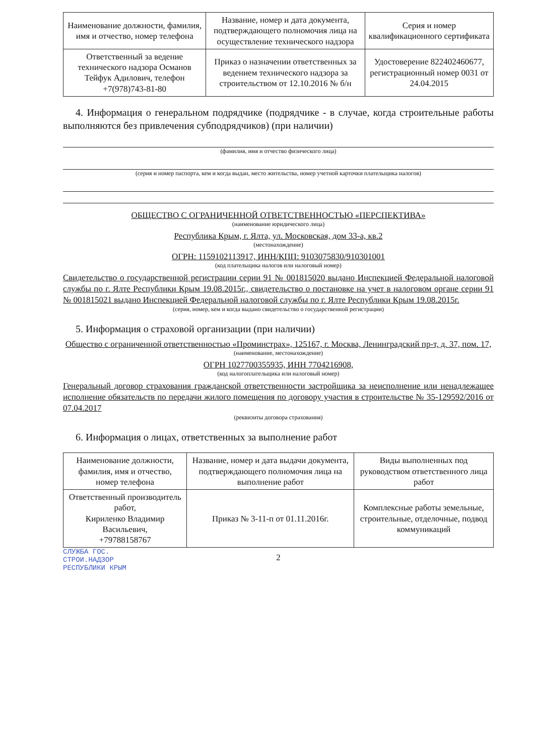| Наименование должности, фамилия, имя и отчество, номер телефона | Название, номер и дата документа, подтверждающего полномочия лица на осуществление технического надзора | Серия и номер квалификационного сертификата |
| Ответственный за ведение технического надзора Османов Тейфук Адилович, телефон +7(978)743-81-80 | Приказ о назначении ответственных за ведением технического надзора за строительством от 12.10.2016 № б/н | Удостоверение 822402460677, регистрационный номер 0031 от 24.04.2015 |
4. Информация о генеральном подрядчике (подрядчике - в случае, когда строительные работы выполняются без привлечения субподрядчиков) (при наличии)
(фамилия, имя и отчество физического лица)
(серия и номер паспорта, кем и когда выдан, место жительства, номер учетной карточки плательщика налогов)
ОБЩЕСТВО С ОГРАНИЧЕННОЙ ОТВЕТСТВЕННОСТЬЮ «ПЕРСПЕКТИВА»
(наименование юридического лица)
Республика Крым, г. Ялта, ул. Московская, дом 33-а, кв.2
(местонахождение)
ОГРН: 1159102113917, ИНН/КПП: 9103075830/910301001
(код плательщика налогов или налоговый номер)
Свидетельство о государственной регистрации серии 91 № 001815020 выдано Инспекцией Федеральной налоговой службы по г. Ялте Республики Крым 19.08.2015г., свидетельство о постановке на учет в налоговом органе серии 91 № 001815021 выдано Инспекцией Федеральной налоговой службы по г. Ялте Республики Крым 19.08.2015г.
(серия, номер, кем и когда выдано свидетельство о государственной регистрации)
5. Информация о страховой организации (при наличии)
Общество с ограниченной ответственностью «Проминстрах», 125167, г. Москва, Ленинградский пр-т, д. 37, пом. 17,
(наименование, местонахождение)
ОГРН 1027700355935, ИНН 7704216908,
(код налогоплательщика или налоговый номер)
Генеральный договор страхования гражданской ответственности застройщика за неисполнение или ненадлежащее исполнение обязательств по передачи жилого помещения по договору участия в строительстве № 35-129592/2016 от 07.04.2017
(реквизиты договора страхования)
6. Информация о лицах, ответственных за выполнение работ
| Наименование должности, фамилия, имя и отчество, номер телефона | Название, номер и дата выдачи документа, подтверждающего полномочия лица на выполнение работ | Виды выполненных под руководством ответственного лица работ |
| Ответственный производитель работ, Кириленко Владимир Васильевич, +79788158767 | Приказ № 3-11-п от 01.11.2016г. | Комплексные работы земельные, строительные, отделочные, подвод коммуникаций |
2
СЛУЖБА ГОС.
СТРОИ.НАДЗОР
РЕСПУБЛИКИ КРЫМ